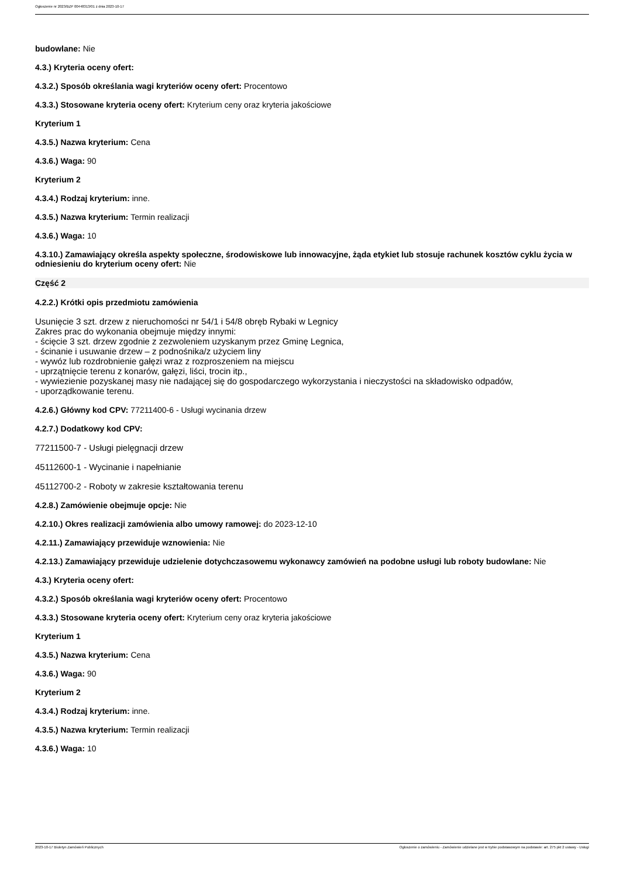Ogłoszenie nr 2023/BZP 00448313/01 z dnia 2023-10-17
budowlane: Nie
4.3.) Kryteria oceny ofert:
4.3.2.) Sposób określania wagi kryteriów oceny ofert: Procentowo
4.3.3.) Stosowane kryteria oceny ofert: Kryterium ceny oraz kryteria jakościowe
Kryterium 1
4.3.5.) Nazwa kryterium: Cena
4.3.6.) Waga: 90
Kryterium 2
4.3.4.) Rodzaj kryterium: inne.
4.3.5.) Nazwa kryterium: Termin realizacji
4.3.6.) Waga: 10
4.3.10.) Zamawiający określa aspekty społeczne, środowiskowe lub innowacyjne, żąda etykiet lub stosuje rachunek kosztów cyklu życia w odniesieniu do kryterium oceny ofert: Nie
Część 2
4.2.2.) Krótki opis przedmiotu zamówienia
Usunięcie 3 szt. drzew z nieruchomości nr 54/1 i 54/8 obręb Rybaki w Legnicy
Zakres prac do wykonania obejmuje między innymi:
- ścięcie 3 szt. drzew zgodnie z zezwoleniem uzyskanym przez Gminę Legnica,
- ścinanie i usuwanie drzew – z podnośnika/z użyciem liny
- wywóz lub rozdrobnienie gałęzi wraz z rozproszeniem na miejscu
- uprzątnięcie terenu z konarów, gałęzi, liści, trocin itp.,
- wywiezienie pozyskanej masy nie nadającej się do gospodarczego wykorzystania i nieczystości na składowisko odpadów,
- uporządkowanie terenu.
4.2.6.) Główny kod CPV: 77211400-6 - Usługi wycinania drzew
4.2.7.) Dodatkowy kod CPV:
77211500-7 - Usługi pielęgnacji drzew
45112600-1 - Wycinanie i napełnianie
45112700-2 - Roboty w zakresie kształtowania terenu
4.2.8.) Zamówienie obejmuje opcje: Nie
4.2.10.) Okres realizacji zamówienia albo umowy ramowej: do 2023-12-10
4.2.11.) Zamawiający przewiduje wznowienia: Nie
4.2.13.) Zamawiający przewiduje udzielenie dotychczasowemu wykonawcy zamówień na podobne usługi lub roboty budowlane: Nie
4.3.) Kryteria oceny ofert:
4.3.2.) Sposób określania wagi kryteriów oceny ofert: Procentowo
4.3.3.) Stosowane kryteria oceny ofert: Kryterium ceny oraz kryteria jakościowe
Kryterium 1
4.3.5.) Nazwa kryterium: Cena
4.3.6.) Waga: 90
Kryterium 2
4.3.4.) Rodzaj kryterium: inne.
4.3.5.) Nazwa kryterium: Termin realizacji
4.3.6.) Waga: 10
2023-10-17 Biuletyn Zamówień Publicznych Ogłoszenie o zamówieniu - Zamówienie udzielane jest w trybie podstawowym na podstawie: art. 275 pkt 2 ustawy - Usługi